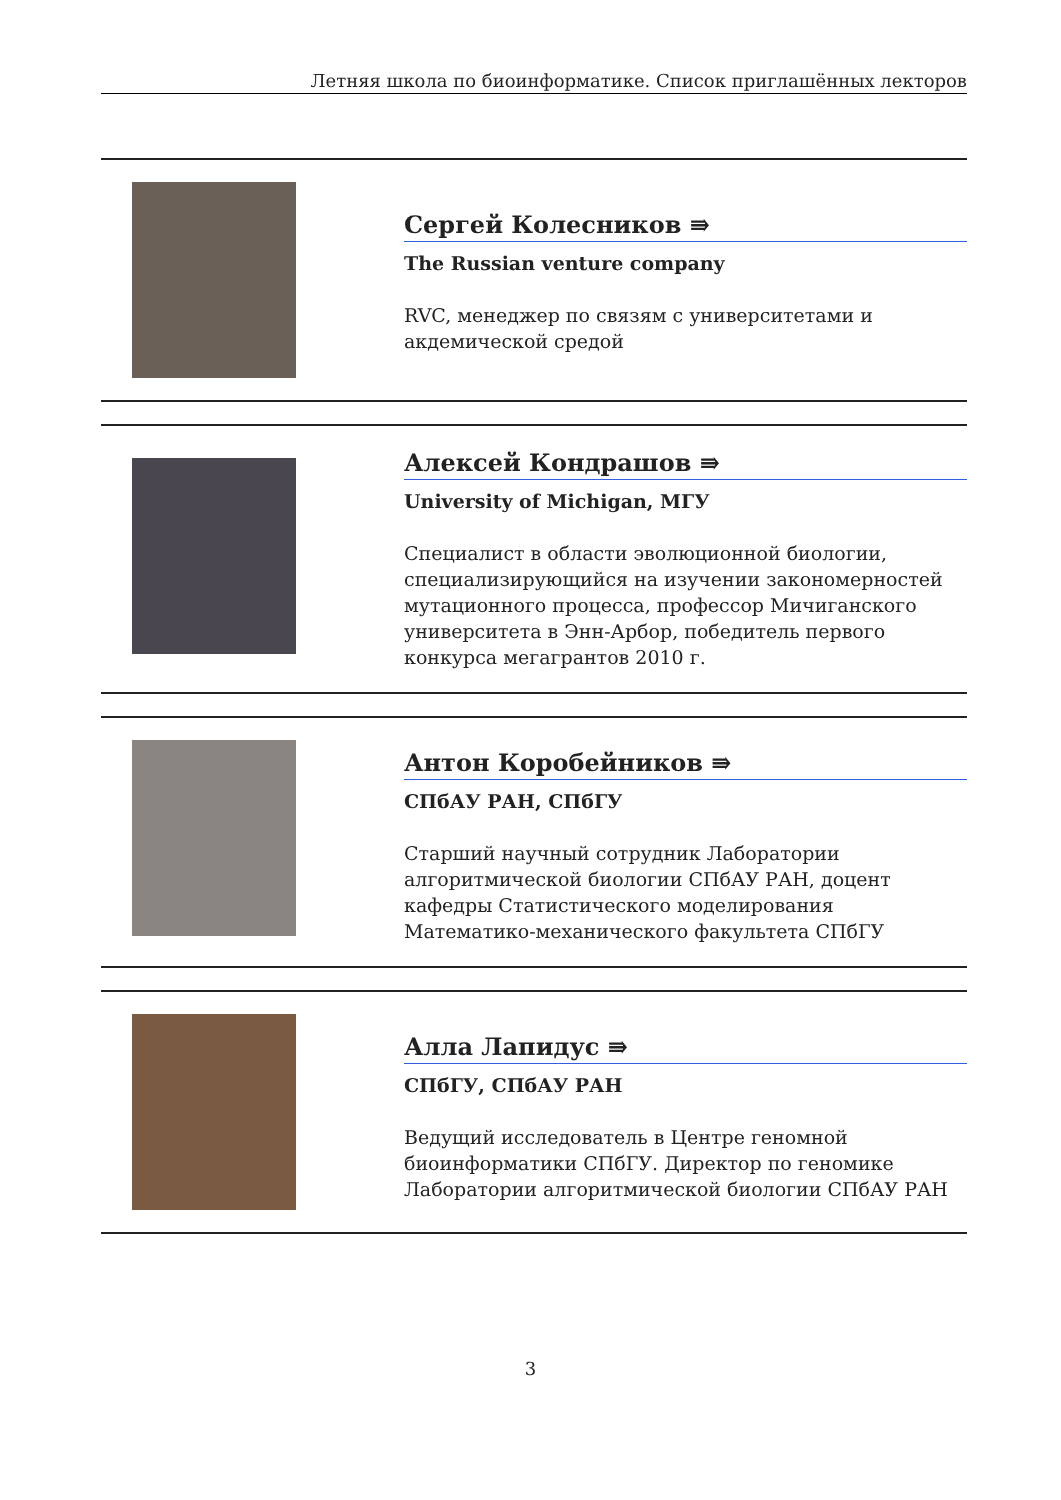Летняя школа по биоинформатике. Список приглашённых лекторов
Сергей Колесников ⇛
The Russian venture company
RVC, менеджер по связям с университетами и акдемической средой
Алексей Кондрашов ⇛
University of Michigan, МГУ
Специалист в области эволюционной биологии, специализирующийся на изучении закономерностей мутационного процесса, профессор Мичиганского университета в Энн-Арбор, победитель первого конкурса мегагрантов 2010 г.
Антон Коробейников ⇛
СПбАУ РАН, СПбГУ
Старший научный сотрудник Лаборатории алгоритмической биологии СПбАУ РАН, доцент кафедры Статистического моделирования Математико-механического факультета СПбГУ
Алла Лапидус ⇛
СПбГУ, СПбАУ РАН
Ведущий исследователь в Центре геномной биоинформатики СПбГУ. Директор по геномике Лаборатории алгоритмической биологии СПбАУ РАН
3